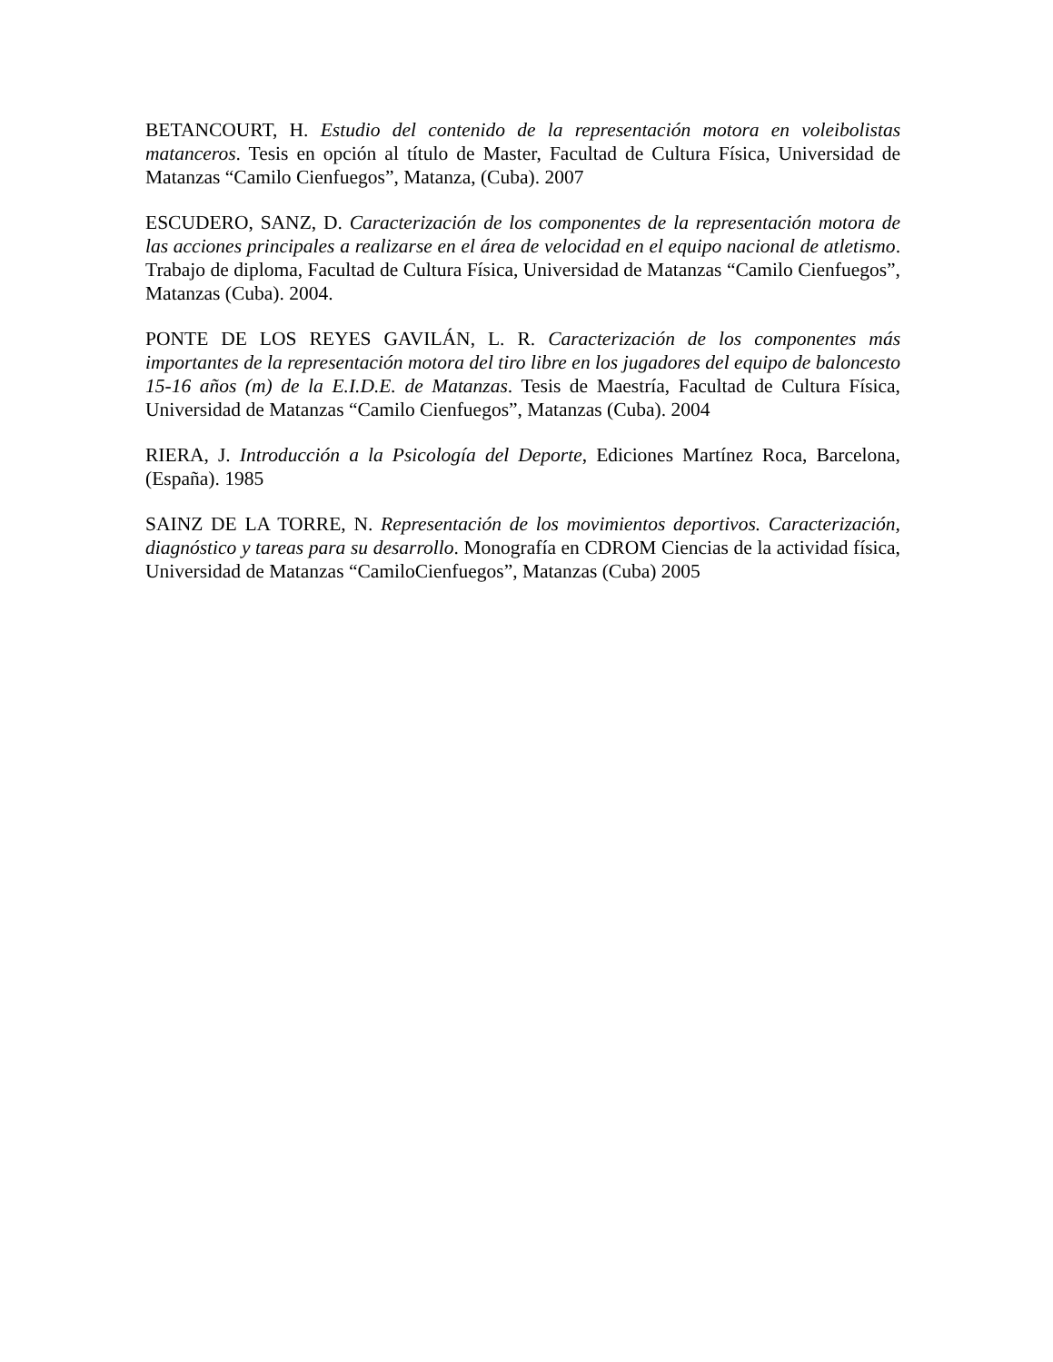BETANCOURT, H. Estudio del contenido de la representación motora en voleibolistas matanceros. Tesis en opción al título de Master, Facultad de Cultura Física, Universidad de Matanzas “Camilo Cienfuegos”, Matanza, (Cuba). 2007
ESCUDERO, SANZ, D. Caracterización de los componentes de la representación motora de las acciones principales a realizarse en el área de velocidad en el equipo nacional de atletismo. Trabajo de diploma, Facultad de Cultura Física, Universidad de Matanzas “Camilo Cienfuegos”, Matanzas (Cuba). 2004.
PONTE DE LOS REYES GAVILÁN, L. R. Caracterización de los componentes más importantes de la representación motora del tiro libre en los jugadores del equipo de baloncesto 15-16 años (m) de la E.I.D.E. de Matanzas. Tesis de Maestría, Facultad de Cultura Física, Universidad de Matanzas “Camilo Cienfuegos”, Matanzas (Cuba). 2004
RIERA, J. Introducción a la Psicología del Deporte, Ediciones Martínez Roca, Barcelona, (España). 1985
SAINZ DE LA TORRE, N. Representación de los movimientos deportivos. Caracterización, diagnóstico y tareas para su desarrollo. Monografía en CDROM Ciencias de la actividad física, Universidad de Matanzas “CamiloCienfuegos”, Matanzas (Cuba) 2005